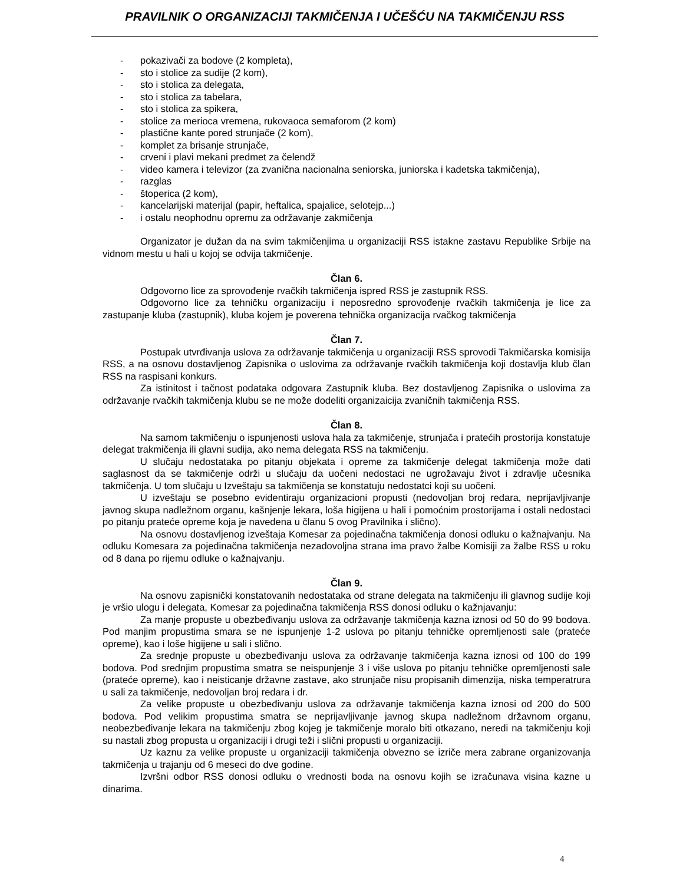PRAVILNIK O ORGANIZACIJI TAKMIČENJA I UČEŠĆU NA TAKMIČENJU RSS
- pokazivači za bodove (2 kompleta),
- sto i stolice za sudije (2 kom),
- sto i stolica za delegata,
- sto i stolica za tabelara,
- sto i stolica za spikera,
- stolice za merioca vremena, rukovaoca semaforom (2 kom)
- plastične kante pored strunjače (2 kom),
- komplet za brisanje strunjače,
- crveni i plavi mekani predmet za čelendž
- video kamera i televizor (za zvanična nacionalna seniorska, juniorska i kadetska takmičenja),
- razglas
- štoperica (2 kom),
- kancelarijski materijal (papir, heftalica, spajalice, selotejp...)
- i ostalu neophodnu opremu za održavanje zakmičenja
Organizator je dužan da na svim takmičenjima u organizaciji RSS istakne zastavu Republike Srbije na vidnom mestu u hali u kojoj se odvija takmičenje.
Član 6.
Odgovorno lice za sprovođenje rvačkih takmičenja ispred RSS je zastupnik RSS.
Odgovorno lice za tehničku organizaciju i neposredno sprovođenje rvačkih takmičenja je lice za zastupanje kluba (zastupnik), kluba kojem je poverena tehnička organizacija rvačkog takmičenja
Član 7.
Postupak utvrđivanja uslova za održavanje takmičenja u organizaciji RSS sprovodi Takmičarska komisija RSS, a na osnovu dostavljenog Zapisnika o uslovima za održavanje rvačkih takmičenja koji dostavlja klub član RSS na raspisani konkurs.
Za istinitost i tačnost podataka odgovara Zastupnik kluba. Bez dostavljenog Zapisnika o uslovima za održavanje rvačkih takmičenja klubu se ne može dodeliti organizaicija zvaničnih takmičenja RSS.
Član 8.
Na samom takmičenju o ispunjenosti uslova hala za takmičenje, strunjača i pratećih prostorija konstatuje delegat trakmičenja ili glavni sudija, ako nema delegata RSS na takmičenju.
U slučaju nedostataka po pitanju objekata i opreme za takmičenje delegat takmičenja može dati saglasnost da se takmičenje održi u slučaju da uočeni nedostaci ne ugrožavaju život i zdravlje učesnika takmičenja. U tom slučaju u Izveštaju sa takmičenja se konstatuju nedostatci koji su uočeni.
U izveštaju se posebno evidentiraju organizacioni propusti (nedovoljan broj redara, neprijavljivanje javnog skupa nadležnom organu, kašnjenje lekara, loša higijena u hali i pomoćnim prostorijama i ostali nedostaci po pitanju prateće opreme koja je navedena u članu 5 ovog Pravilnika i slično).
Na osnovu dostavljenog izveštaja Komesar za pojedinačna takmičenja donosi odluku o kažnajvanju. Na odluku Komesara za pojedinačna takmičenja nezadovoljna strana ima pravo žalbe Komisiji za žalbe RSS u roku od 8 dana po rijemu odluke o kažnajvanju.
Član 9.
Na osnovu zapisnički konstatovanih nedostataka od strane delegata na takmičenju ili glavnog sudije koji je vršio ulogu i delegata, Komesar za pojedinačna takmičenja RSS donosi odluku o kažnjavanju:
Za manje propuste u obezbeđivanju uslova za održavanje takmičenja kazna iznosi od 50 do 99 bodova. Pod manjim propustima smara se ne ispunjenje 1-2 uslova po pitanju tehničke opremljenosti sale (prateće opreme), kao i loše higijene u sali i slično.
Za srednje propuste u obezbeđivanju uslova za održavanje takmičenja kazna iznosi od 100 do 199 bodova. Pod srednjim propustima smatra se neispunjenje 3 i više uslova po pitanju tehničke opremljenosti sale (prateće opreme), kao i neisticanje državne zastave, ako strunjače nisu propisanih dimenzija, niska temperatrura u sali za takmičenje, nedovoljan broj redara i dr.
Za velike propuste u obezbeđivanju uslova za održavanje takmičenja kazna iznosi od 200 do 500 bodova. Pod velikim propustima smatra se neprijavljivanje javnog skupa nadležnom državnom organu, neobezbeđivanje lekara na takmičenju zbog kojeg je takmičenje moralo biti otkazano, neredi na takmičenju koji su nastali zbog propusta u organizaciji i drugi teži i slični propusti u organizaciji.
Uz kaznu za velike propuste u organizaciji takmičenja obvezno se izriče mera zabrane organizovanja takmičenja u trajanju od 6 meseci do dve godine.
Izvršni odbor RSS donosi odluku o vrednosti boda na osnovu kojih se izračunava visina kazne u dinarima.
4